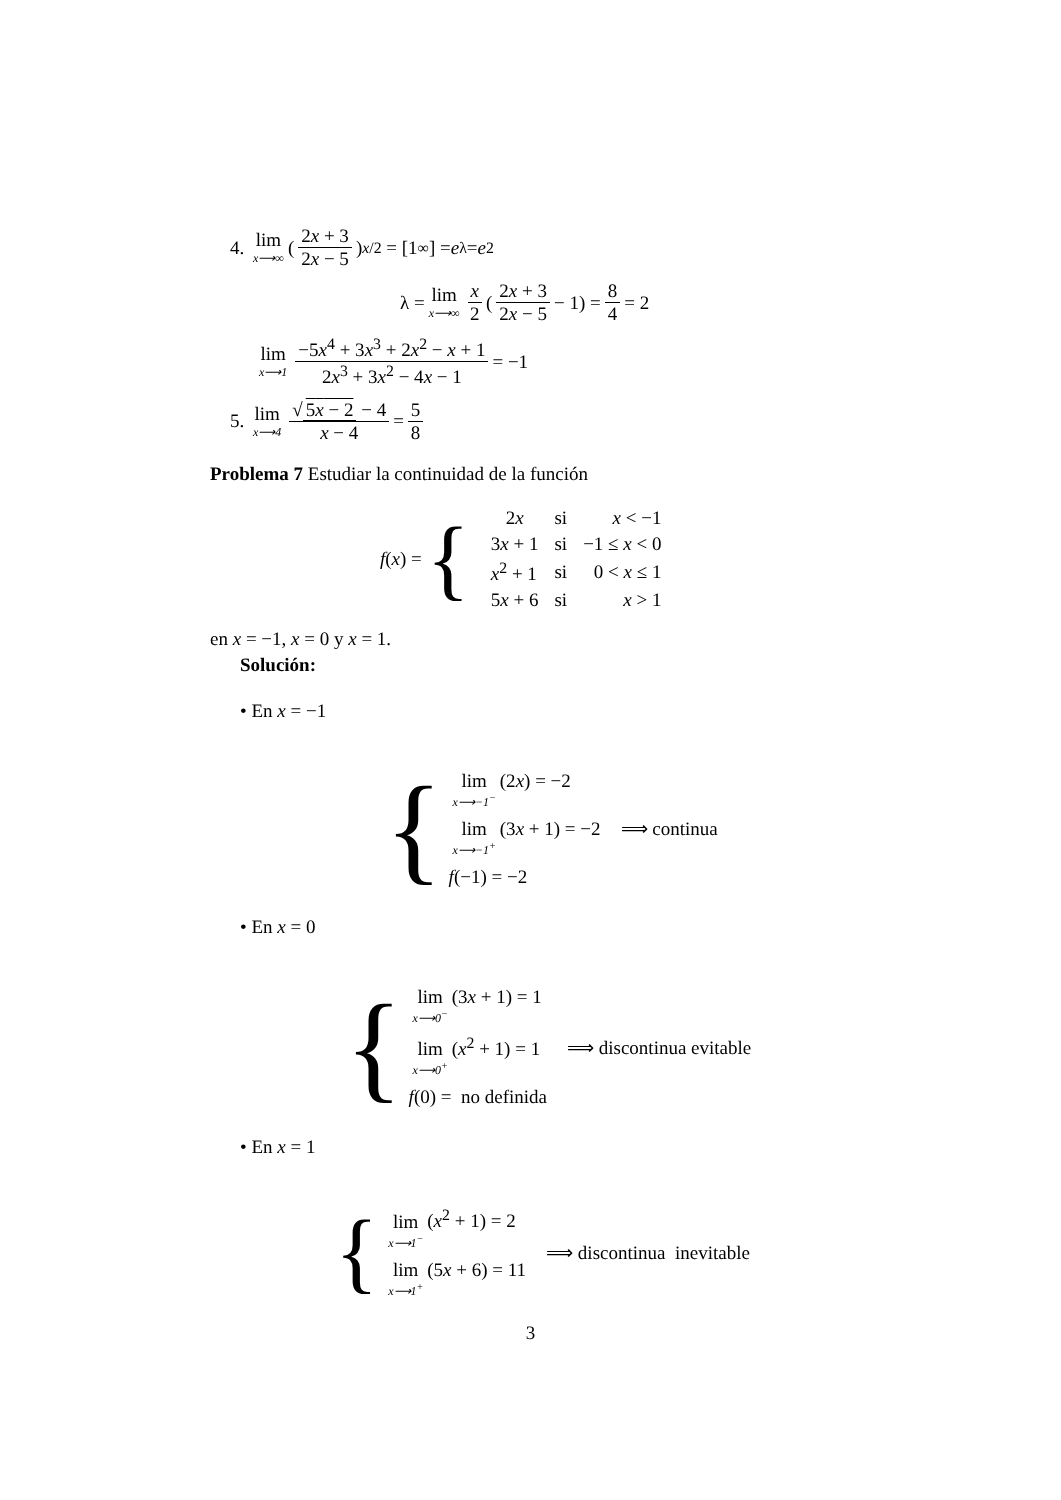4. lim x⟶∞ (2x + 3 2x − 5)<sup>x/2</sup> = [1<sup>∞</sup>] = e<sup>λ</sup> = e<sup>2</sup>
λ = lim x⟶∞ x 2 (2x + 3 2x − 5 − 1) = 8 4 = 2
lim x⟶1 −5x<sup>4</sup> + 3x<sup>3</sup> + 2x<sup>2</sup> − x + 1 2x<sup>3</sup> + 3x<sup>2</sup> − 4x − 1 = −1
5. lim x⟶4 √ 5x − 2 − 4 x − 4 = 5 8
Problema 7 Estudiar la continuidad de la función
f (x) = {
| 2 x | si | x < −1 |
| 3 x + 1 | si | −1 ≤ x < 0 |
| x<sup>2</sup> + 1 | si | 0 < x ≤ 1 |
| 5 x + 6 | si | x > 1 |
en x = −1, x = 0 y x = 1.
Solución:
• En x = −1
{
lim x⟶−1<sup>−</sup> (2x) = −2
lim x⟶−1<sup>+</sup> (3x + 1) = −2
f(−1) = −2
⟹ continua
• En x = 0
{
lim x⟶0<sup>−</sup> (3x + 1) = 1
lim x⟶0<sup>+</sup> (x<sup>2</sup> + 1) = 1
f(0) = no definida
⟹ discontinua evitable
• En x = 1
{
lim x⟶1<sup>−</sup> (x<sup>2</sup> + 1) = 2
lim x⟶1<sup>+</sup> (5x + 6) = 11
⟹ discontinua inevitable
3